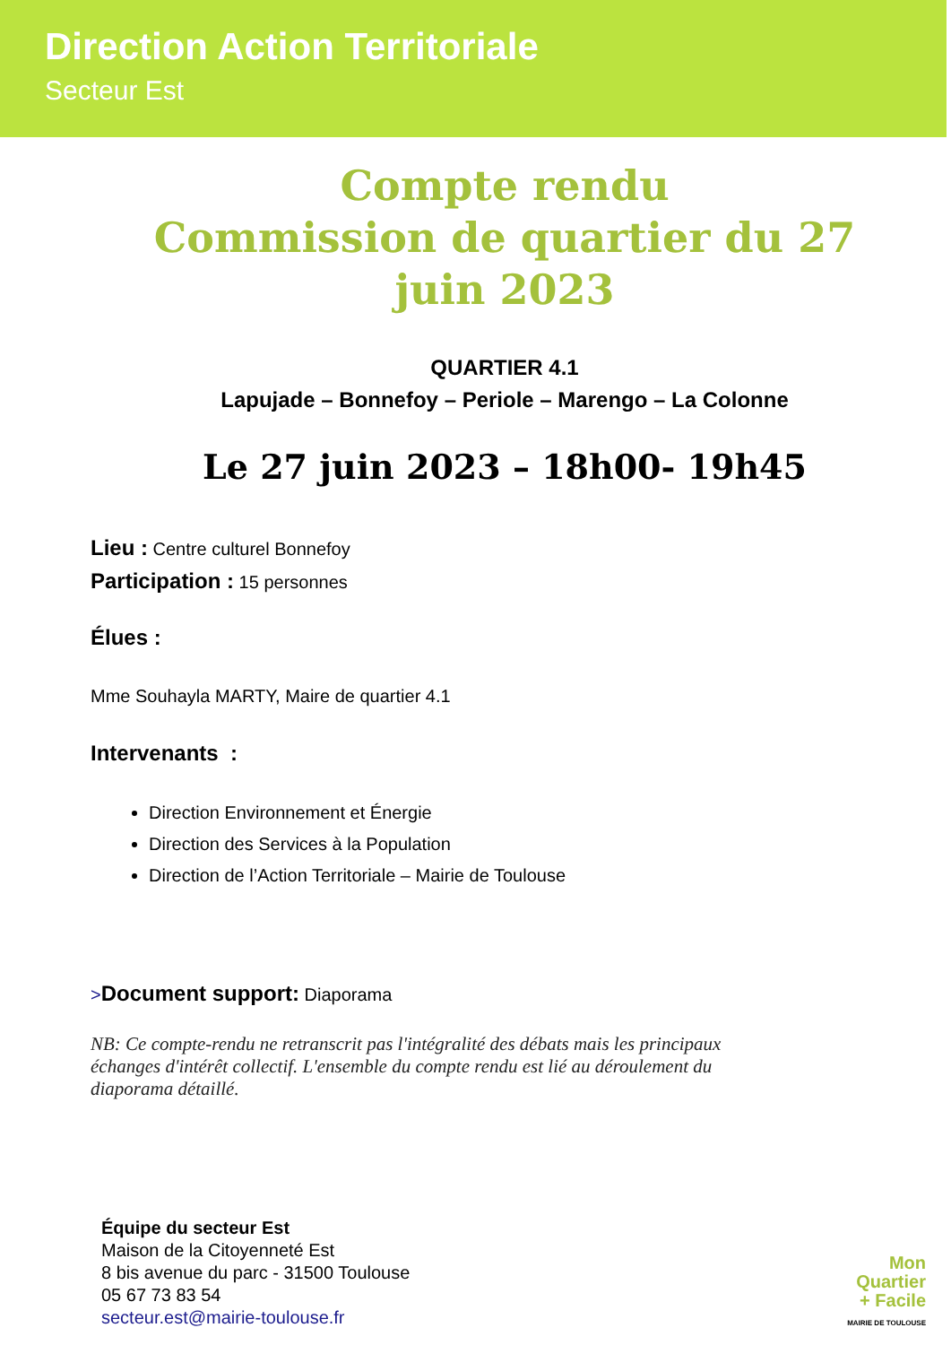Direction Action Territoriale
Secteur Est
Compte rendu
Commission de quartier du 27
juin 2023
QUARTIER 4.1
Lapujade – Bonnefoy – Periole – Marengo – La Colonne
Le 27 juin 2023 – 18h00- 19h45
Lieu : Centre culturel Bonnefoy
Participation : 15 personnes
Élues :
Mme Souhayla MARTY, Maire de quartier 4.1
Intervenants :
Direction Environnement et Énergie
Direction des Services à la Population
Direction de l’Action Territoriale – Mairie de Toulouse
>Document support: Diaporama
NB: Ce compte-rendu ne retranscrit pas l'intégralité des débats mais les principaux échanges d'intérêt collectif. L'ensemble du compte rendu est lié au déroulement du diaporama détaillé.
Équipe du secteur Est
Maison de la Citoyenneté Est
8 bis avenue du parc - 31500 Toulouse
05 67 73 83 54
secteur.est@mairie-toulouse.fr
Mon
Quartier
+ Facile
MAIRIE DE TOULOUSE